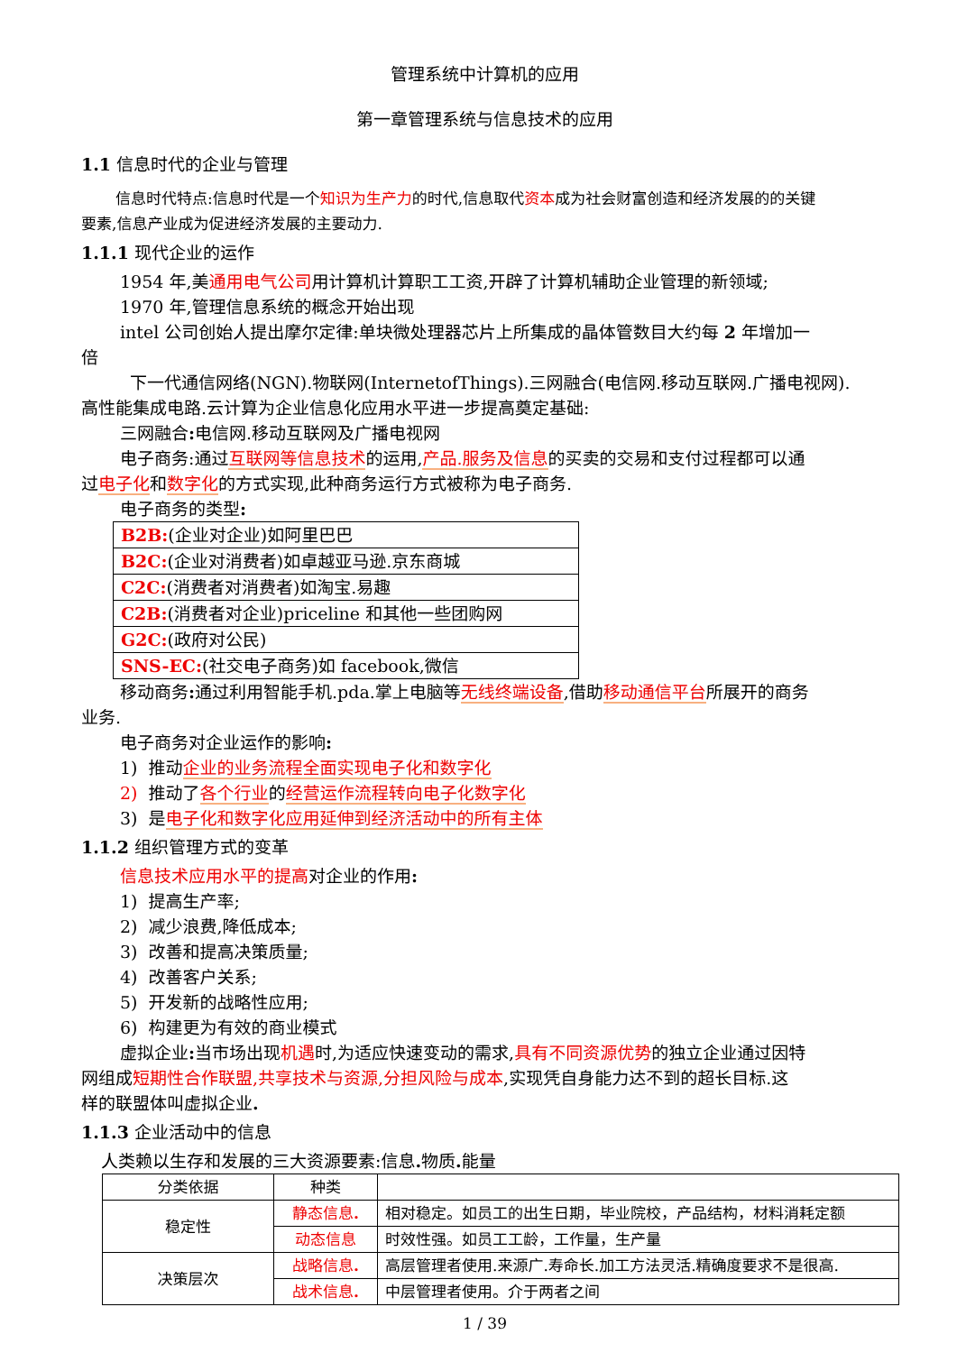管理系统中计算机的应用
第一章管理系统与信息技术的应用
1.1 信息时代的企业与管理
信息时代特点:信息时代是一个知识为生产力的时代,信息取代资本成为社会财富创造和经济发展的的关键
要素,信息产业成为促进经济发展的主要动力.
1.1.1 现代企业的运作
1954 年,美通用电气公司用计算机计算职工工资,开辟了计算机辅助企业管理的新领域;
1970 年,管理信息系统的概念开始出现
intel 公司创始人提出摩尔定律:单块微处理器芯片上所集成的晶体管数目大约每 2 年增加一
倍
下一代通信网络(NGN).物联网(InternetofThings).三网融合(电信网.移动互联网.广播电视网).
高性能集成电路.云计算为企业信息化应用水平进一步提高奠定基础:
三网融合: 电信网.移动互联网及广播电视网
电子商务:通过互联网等信息技术的运用,产品.服务及信息的买卖的交易和支付过程都可以通
过电子化和数字化的方式实现,此种商务运行方式被称为电子商务.
电子商务的类型:
| B2B: (企业对企业)如阿里巴巴 |
| B2C: (企业对消费者)如卓越亚马逊.京东商城 |
| C2C: (消费者对消费者)如淘宝.易趣 |
| C2B: (消费者对企业)priceline 和其他一些团购网 |
| G2C: (政府对公民) |
| SNS-EC: (社交电子商务)如 facebook,微信 |
移动商务: 通过利用智能手机.pda.掌上电脑等无线终端设备,借助移动通信平台所展开的商务
业务.
电子商务对企业运作的影响:
1) 推动企业的业务流程全面实现电子化和数字化
2) 推动了各个行业的经营运作流程转向电子化数字化
3) 是电子化和数字化应用延伸到经济活动中的所有主体
1.1.2 组织管理方式的变革
信息技术应用水平的提高对企业的作用:
1) 提高生产率;
2) 减少浪费,降低成本;
3) 改善和提高决策质量;
4) 改善客户关系;
5) 开发新的战略性应用;
6) 构建更为有效的商业模式
虚拟企业: 当市场出现机遇时,为适应快速变动的需求,具有不同资源优势的独立企业通过因特
网组成短期性合作联盟,共享技术与资源,分担风险与成本,实现凭自身能力达不到的超长目标.这
样的联盟体叫虚拟企业.
1.1.3 企业活动中的信息
人类赖以生存和发展的三大资源要素:信息. 物质. 能量
| 分类依据 | 种类 | |
| 稳定性 | 静态信息 . | 相对稳定。如员工的出生日期，毕业院校，产品结构，材料消耗定额 |
| | 动态信息 | 时效性强。如员工工龄，工作量，生产量 |
| 决策层次 | 战略信息 . | 高层管理者使用.来源广.寿命长.加工方法灵活.精确度要求不是很高. |
| | 战术信息 . | 中层管理者使用。介于两者之间 |
1 / 39